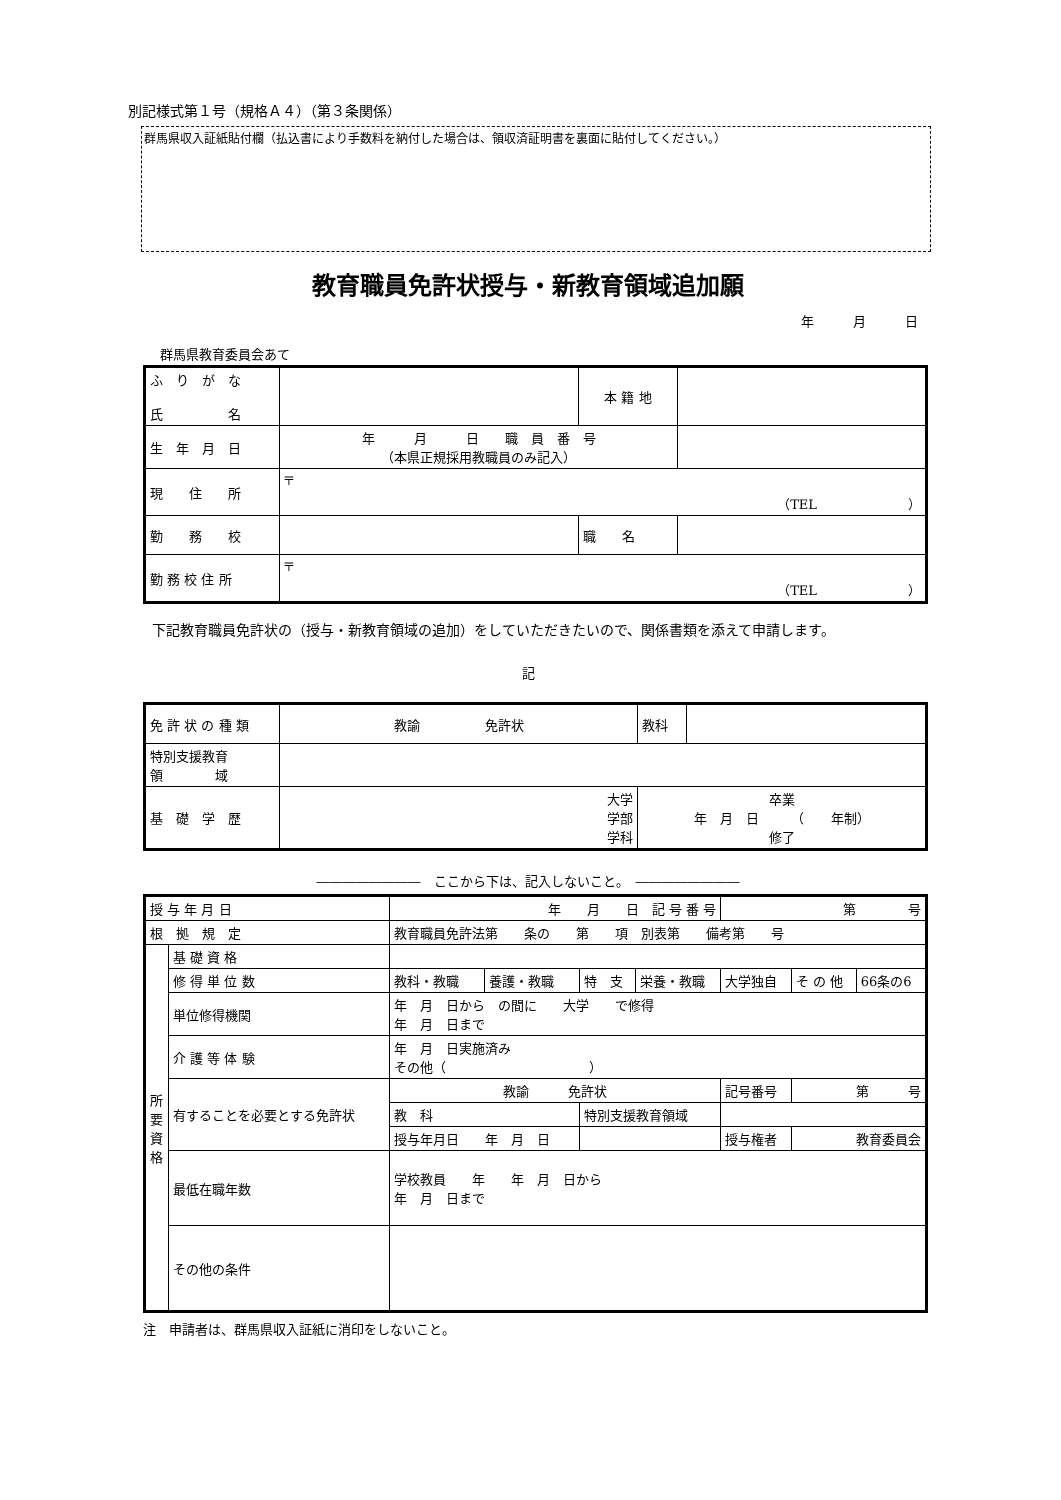別記様式第１号（規格Ａ４）（第３条関係）
群馬県収入証紙貼付欄（払込書により手数料を納付した場合は、領収済証明書を裏面に貼付してください。）
教育職員免許状授与・新教育領域追加願
年　　　月　　　日
群馬県教育委員会あて
| ふ り が な 氏 名 | | 本 籍 地 | |
| 生 年 月 日 | 年 月 日 職 員 番 号 （本県正規採用教職員のみ記入） | | |
| 現 住 所 | 〒 （TEL ） | | |
| 勤 務 校 | | 職 名 | |
| 勤 務 校 住 所 | 〒 （TEL ） | | |
　下記教育職員免許状の（授与・新教育領域の追加）をしていただきたいので、関係書類を添えて申請します。
記
| 免 許 状 の 種 類 | 教諭 免許状 | 教科 | |
| 特別支援教育 領 域 | | | |
| 基 礎 学 歴 | 大学 学部 学科 | 卒業 年 月 日 （ 年制） 修了 | |
――――――――　ここから下は、記入しないこと。　――――――――
| 授 与 年 月 日 | | 年 月 日 記 号 番 号 | | | | 第 号 | | |
| 根 拠 規 定 | | 教育職員免許法第 条の 第 項 別表第 備考第 号 | | | | | | |
| 所要資格 | 基 礎 資 格 | | | | | | | |
| | 修 得 単 位 数 | 教科・教職 | 養護・教職 | 特 支 | 栄養・教職 | 大学独自 | そ の 他 | 66条の6 |
| | 単位修得機関 | 年 月 日から の間に 大学 で修得 年 月 日まで | | | | | | |
| | 介 護 等 体 験 | 年 月 日実施済み その他（ ） | | | | | | |
| | 有することを必要とする免許状 | 教諭 免許状 | | | | 記号番号 | 第 号 | |
| | | 教 科 | | 特別支援教育領域 | | | | |
| | | 授与年月日 年 月 日 | | | | 授与権者 | 教育委員会 | |
| | 最低在職年数 | 学校教員 年 年 月 日から 年 月 日まで | | | | | | |
| | その他の条件 | | | | | | | |
注　申請者は、群馬県収入証紙に消印をしないこと。